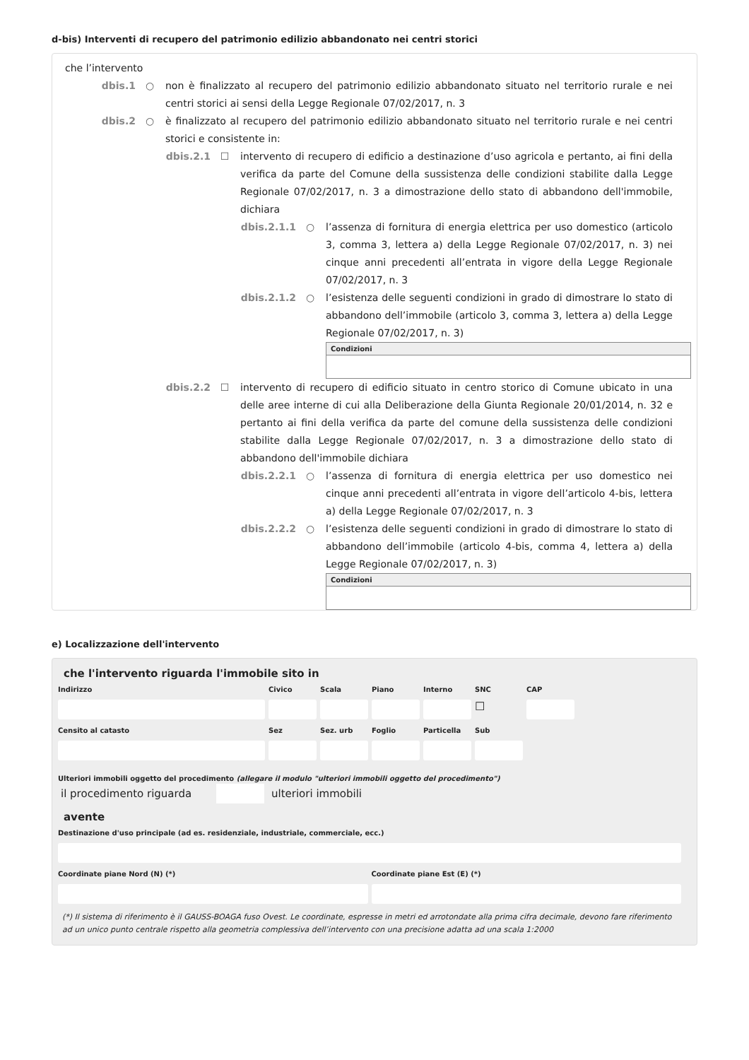d-bis) Interventi di recupero del patrimonio edilizio abbandonato nei centri storici
che l’intervento
dbis.1 ○ non è finalizzato al recupero del patrimonio edilizio abbandonato situato nel territorio rurale e nei centri storici ai sensi della Legge Regionale 07/02/2017, n. 3
dbis.2 ○ è finalizzato al recupero del patrimonio edilizio abbandonato situato nel territorio rurale e nei centri storici e consistente in:
dbis.2.1 ☐ intervento di recupero di edificio a destinazione d’uso agricola e pertanto, ai fini della verifica da parte del Comune della sussistenza delle condizioni stabilite dalla Legge Regionale 07/02/2017, n. 3 a dimostrazione dello stato di abbandono dell'immobile, dichiara
dbis.2.1.1 ○ l’assenza di fornitura di energia elettrica per uso domestico (articolo 3, comma 3, lettera a) della Legge Regionale 07/02/2017, n. 3) nei cinque anni precedenti all’entrata in vigore della Legge Regionale 07/02/2017, n. 3
dbis.2.1.2 ○ l’esistenza delle seguenti condizioni in grado di dimostrare lo stato di abbandono dell’immobile (articolo 3, comma 3, lettera a) della Legge Regionale 07/02/2017, n. 3)
| Condizioni |
| --- |
dbis.2.2 ☐ intervento di recupero di edificio situato in centro storico di Comune ubicato in una delle aree interne di cui alla Deliberazione della Giunta Regionale 20/01/2014, n. 32 e pertanto ai fini della verifica da parte del comune della sussistenza delle condizioni stabilite dalla Legge Regionale 07/02/2017, n. 3 a dimostrazione dello stato di abbandono dell'immobile dichiara
dbis.2.2.1 ○ l’assenza di fornitura di energia elettrica per uso domestico nei cinque anni precedenti all’entrata in vigore dell’articolo 4-bis, lettera a) della Legge Regionale 07/02/2017, n. 3
dbis.2.2.2 ○ l’esistenza delle seguenti condizioni in grado di dimostrare lo stato di abbandono dell’immobile (articolo 4-bis, comma 4, lettera a) della Legge Regionale 07/02/2017, n. 3)
| Condizioni |
| --- |
e) Localizzazione dell'intervento
che l'intervento riguarda l'immobile sito in
Indirizzo Civico Scala Piano Interno SNC
☐
CAP
Censito al catasto Sez Sez. urb
Foglio Particella
Sub
Ulteriori immobili oggetto del procedimento (allegare il modulo "ulteriori immobili oggetto del procedimento")
il procedimento riguarda ulteriori immobili
avente
Destinazione d'uso principale (ad es. residenziale, industriale, commerciale, ecc.)
Coordinate piane Nord (N) (*) Coordinate piane Est (E) (*)
(*) Il sistema di riferimento è il GAUSS-BOAGA fuso Ovest. Le coordinate, espresse in metri ed arrotondate alla prima cifra decimale, devono fare riferimento ad un unico punto centrale rispetto alla geometria complessiva dell’intervento con una precisione adatta ad una scala 1:2000